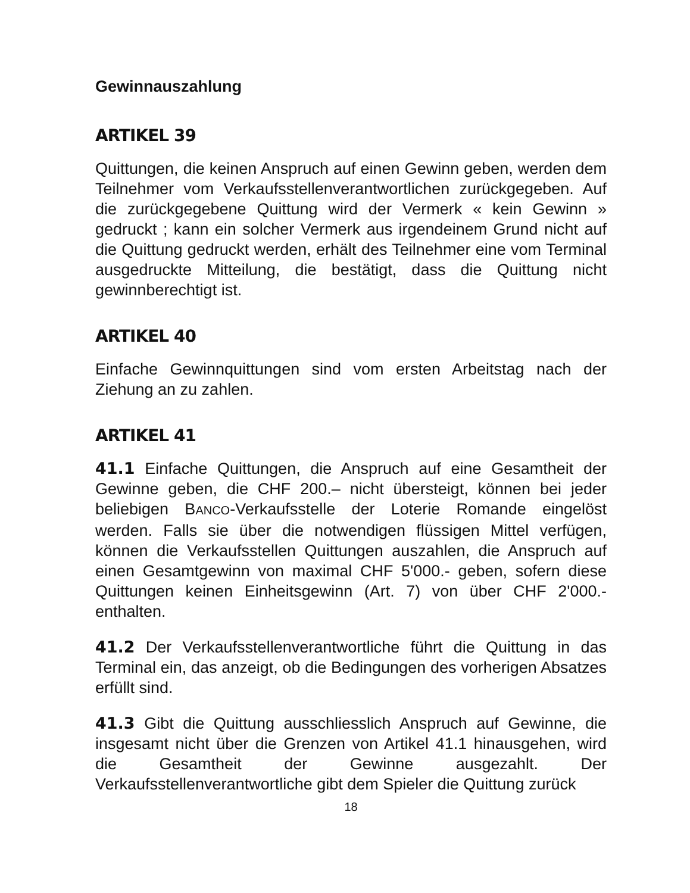Gewinnauszahlung
ARTIKEL 39
Quittungen, die keinen Anspruch auf einen Gewinn geben, werden dem Teilnehmer vom Verkaufsstellenverantwortlichen zurückgegeben. Auf die zurückgegebene Quittung wird der Vermerk « kein Gewinn » gedruckt ; kann ein solcher Vermerk aus irgendeinem Grund nicht auf die Quittung gedruckt werden, erhält des Teilnehmer eine vom Terminal ausgedruckte Mitteilung, die bestätigt, dass die Quittung nicht gewinnberechtigt ist.
ARTIKEL 40
Einfache Gewinnquittungen sind vom ersten Arbeitstag nach der Ziehung an zu zahlen.
ARTIKEL 41
41.1 Einfache Quittungen, die Anspruch auf eine Gesamtheit der Gewinne geben, die CHF 200.– nicht übersteigt, können bei jeder beliebigen BANCO-Verkaufsstelle der Loterie Romande eingelöst werden. Falls sie über die notwendigen flüssigen Mittel verfügen, können die Verkaufsstellen Quittungen auszahlen, die Anspruch auf einen Gesamtgewinn von maximal CHF 5'000.- geben, sofern diese Quittungen keinen Einheitsgewinn (Art. 7) von über CHF 2'000.- enthalten.
41.2 Der Verkaufsstellenverantwortliche führt die Quittung in das Terminal ein, das anzeigt, ob die Bedingungen des vorherigen Absatzes erfüllt sind.
41.3 Gibt die Quittung ausschliesslich Anspruch auf Gewinne, die insgesamt nicht über die Grenzen von Artikel 41.1 hinausgehen, wird die Gesamtheit der Gewinne ausgezahlt. Der Verkaufsstellenverantwortliche gibt dem Spieler die Quittung zurück
18